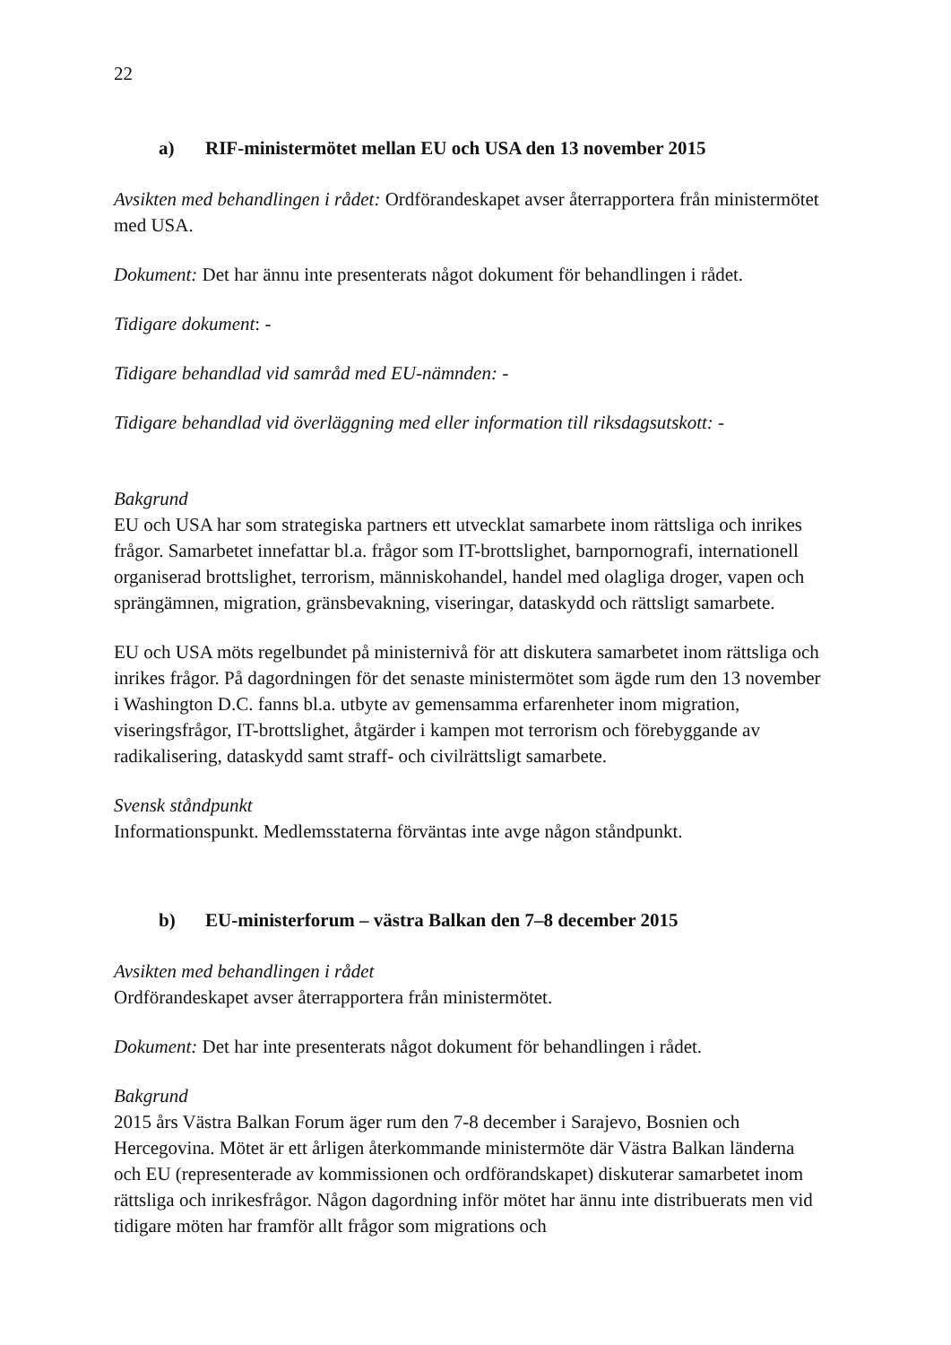22
a) RIF-ministermötet mellan EU och USA den 13 november 2015
Avsikten med behandlingen i rådet: Ordförandeskapet avser återrapportera från ministermötet med USA.
Dokument: Det har ännu inte presenterats något dokument för behandlingen i rådet.
Tidigare dokument: -
Tidigare behandlad vid samråd med EU-nämnden: -
Tidigare behandlad vid överläggning med eller information till riksdagsutskott: -
Bakgrund
EU och USA har som strategiska partners ett utvecklat samarbete inom rättsliga och inrikes frågor. Samarbetet innefattar bl.a. frågor som IT-brottslighet, barnpornografi, internationell organiserad brottslighet, terrorism, människohandel, handel med olagliga droger, vapen och sprängämnen, migration, gränsbevakning, viseringar, dataskydd och rättsligt samarbete.
EU och USA möts regelbundet på ministernivå för att diskutera samarbetet inom rättsliga och inrikes frågor. På dagordningen för det senaste ministermötet som ägde rum den 13 november i Washington D.C. fanns bl.a. utbyte av gemensamma erfarenheter inom migration, viseringsfrågor, IT-brottslighet, åtgärder i kampen mot terrorism och förebyggande av radikalisering, dataskydd samt straff- och civilrättsligt samarbete.
Svensk ståndpunkt
Informationspunkt. Medlemsstaterna förväntas inte avge någon ståndpunkt.
b) EU-ministerforum – västra Balkan den 7–8 december 2015
Avsikten med behandlingen i rådet
Ordförandeskapet avser återrapportera från ministermötet.
Dokument: Det har inte presenterats något dokument för behandlingen i rådet.
Bakgrund
2015 års Västra Balkan Forum äger rum den 7-8 december i Sarajevo, Bosnien och Hercegovina. Mötet är ett årligen återkommande ministermöte där Västra Balkan länderna och EU (representerade av kommissionen och ordförandskapet) diskuterar samarbetet inom rättsliga och inrikesfrågor. Någon dagordning inför mötet har ännu inte distribuerats men vid tidigare möten har framför allt frågor som migrations och